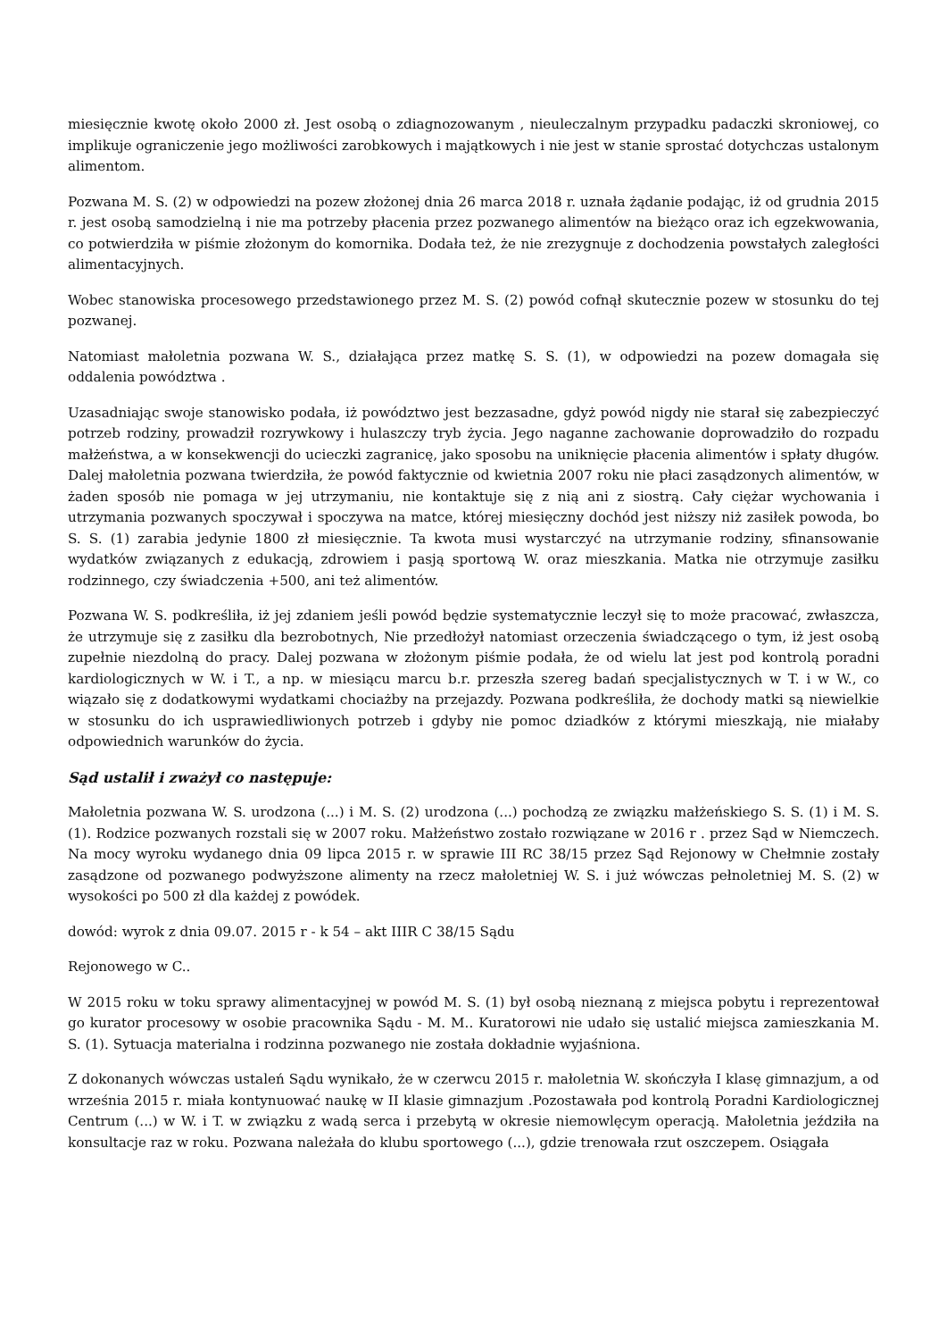miesięcznie kwotę około 2000 zł. Jest osobą o zdiagnozowanym , nieuleczalnym przypadku padaczki skroniowej, co implikuje ograniczenie jego możliwości zarobkowych i majątkowych i nie jest w stanie sprostać dotychczas ustalonym alimentom.
Pozwana M. S. (2) w odpowiedzi na pozew złożonej dnia 26 marca 2018 r. uznała żądanie podając, iż od grudnia 2015 r. jest osobą samodzielną i nie ma potrzeby płacenia przez pozwanego alimentów na bieżąco oraz ich egzekwowania, co potwierdziła w piśmie złożonym do komornika. Dodała też, że nie zrezygnuje z dochodzenia powstałych zaległości alimentacyjnych.
Wobec stanowiska procesowego przedstawionego przez M. S. (2) powód cofnął skutecznie pozew w stosunku do tej pozwanej.
Natomiast małoletnia pozwana W. S., działająca przez matkę S. S. (1), w odpowiedzi na pozew domagała się oddalenia powództwa .
Uzasadniając swoje stanowisko podała, iż powództwo jest bezzasadne, gdyż powód nigdy nie starał się zabezpieczyć potrzeb rodziny, prowadził rozrywkowy i hulaszczy tryb życia. Jego naganne zachowanie doprowadziło do rozpadu małżeństwa, a w konsekwencji do ucieczki zagranicę, jako sposobu na uniknięcie płacenia alimentów i spłaty długów. Dalej małoletnia pozwana twierdziła, że powód faktycznie od kwietnia 2007 roku nie płaci zasądzonych alimentów, w żaden sposób nie pomaga w jej utrzymaniu, nie kontaktuje się z nią ani z siostrą. Cały ciężar wychowania i utrzymania pozwanych spoczywał i spoczywa na matce, której miesięczny dochód jest niższy niż zasiłek powoda, bo S. S. (1) zarabia jedynie 1800 zł miesięcznie. Ta kwota musi wystarczyć na utrzymanie rodziny, sfinansowanie wydatków związanych z edukacją, zdrowiem i pasją sportową W. oraz mieszkania. Matka nie otrzymuje zasiłku rodzinnego, czy świadczenia +500, ani też alimentów.
Pozwana W. S. podkreśliła, iż jej zdaniem jeśli powód będzie systematycznie leczył się to może pracować, zwłaszcza, że utrzymuje się z zasiłku dla bezrobotnych, Nie przedłożył natomiast orzeczenia świadczącego o tym, iż jest osobą zupełnie niezdolną do pracy. Dalej pozwana w złożonym piśmie podała, że od wielu lat jest pod kontrolą poradni kardiologicznych w W. i T., a np. w miesiącu marcu b.r. przeszła szereg badań specjalistycznych w T. i w W., co wiązało się z dodatkowymi wydatkami chociażby na przejazdy. Pozwana podkreśliła, że dochody matki są niewielkie w stosunku do ich usprawiedliwionych potrzeb i gdyby nie pomoc dziadków z którymi mieszkają, nie miałaby odpowiednich warunków do życia.
Sąd ustalił i zważył co następuje:
Małoletnia pozwana W. S. urodzona (...) i M. S. (2) urodzona (...) pochodzą ze związku małżeńskiego S. S. (1) i M. S. (1). Rodzice pozwanych rozstali się w 2007 roku. Małżeństwo zostało rozwiązane w 2016 r . przez Sąd w Niemczech. Na mocy wyroku wydanego dnia 09 lipca 2015 r. w sprawie III RC 38/15 przez Sąd Rejonowy w Chełmnie zostały zasądzone od pozwanego podwyższone alimenty na rzecz małoletniej W. S. i już wówczas pełnoletniej M. S. (2) w wysokości po 500 zł dla każdej z powódek.
dowód: wyrok z dnia 09.07. 2015 r - k 54 – akt IIIR C 38/15 Sądu
Rejonowego w C..
W 2015 roku w toku sprawy alimentacyjnej w powód M. S. (1) był osobą nieznaną z miejsca pobytu i reprezentował go kurator procesowy w osobie pracownika Sądu - M. M.. Kuratorowi nie udało się ustalić miejsca zamieszkania M. S. (1). Sytuacja materialna i rodzinna pozwanego nie została dokładnie wyjaśniona.
Z dokonanych wówczas ustaleń Sądu wynikało, że w czerwcu 2015 r. małoletnia W. skończyła I klasę gimnazjum, a od września 2015 r. miała kontynuować naukę w II klasie gimnazjum .Pozostawała pod kontrolą Poradni Kardiologicznej Centrum (...) w W. i T. w związku z wadą serca i przebytą w okresie niemowlęcym operacją. Małoletnia jeździła na konsultacje raz w roku. Pozwana należała do klubu sportowego (...), gdzie trenowała rzut oszczepem. Osiągała